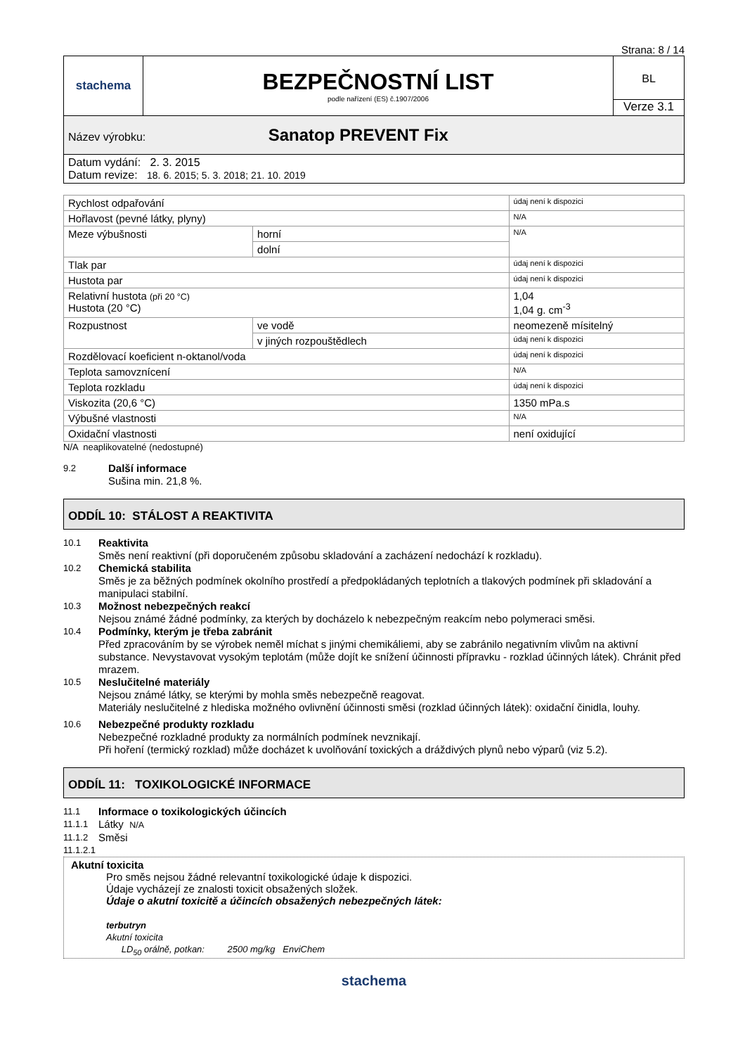Strana: 8 / 14
| stachema | BEZPEČNOSTNÍ LIST podle nařízení (ES) č.1907/2006 | BL Verze 3.1 |
| Název výrobku: Sanatop PREVENT Fix | | |
| Datum vydání: 2. 3. 2015 Datum revize: 18. 6. 2015; 5. 3. 2018; 21. 10. 2019 | | |
| Rychlost odpařování | | údaj není k dispozici |
| Hořlavost (pevné látky, plyny) | | N/A |
| Meze výbušnosti | horní | N/A |
| | dolní | |
| Tlak par | | údaj není k dispozici |
| Hustota par | | údaj není k dispozici |
| Relativní hustota (při 20 °C) Hustota (20 °C) | | 1,04 1,04 g. cm<sup>-3</sup> |
| Rozpustnost | ve vodě | neomezeně mísitelný |
| | v jiných rozpouštědlech | údaj není k dispozici |
| Rozdělovací koeficient n-oktanol/voda | | údaj není k dispozici |
| Teplota samovznícení | | N/A |
| Teplota rozkladu | | údaj není k dispozici |
| Viskozita (20,6 °C) | | 1350 mPa.s |
| Výbušné vlastnosti | | N/A |
| Oxidační vlastnosti | | není oxidující |
N/A neaplikovatelné (nedostupné)
9.2 Další informace
Sušina min. 21,8 %.
ODDÍL 10: STÁLOST A REAKTIVITA
10.1 Reaktivita
Směs není reaktivní (při doporučeném způsobu skladování a zacházení nedochází k rozkladu).
10.2 Chemická stabilita
Směs je za běžných podmínek okolního prostředí a předpokládaných teplotních a tlakových podmínek při skladování a manipulaci stabilní.
10.3 Možnost nebezpečných reakcí
Nejsou známé žádné podmínky, za kterých by docházelo k nebezpečným reakcím nebo polymeraci směsi.
10.4 Podmínky, kterým je třeba zabránit
Před zpracováním by se výrobek neměl míchat s jinými chemikáliemi, aby se zabránilo negativním vlivům na aktivní substance. Nevystavovat vysokým teplotám (může dojít ke snížení účinnosti přípravku - rozklad účinných látek). Chránit před mrazem.
10.5 Neslučitelné materiály
Nejsou známé látky, se kterými by mohla směs nebezpečně reagovat.
Materiály neslučitelné z hlediska možného ovlivnění účinnosti směsi (rozklad účinných látek): oxidační činidla, louhy.
10.6 Nebezpečné produkty rozkladu
Nebezpečné rozkladné produkty za normálních podmínek nevznikají.
Při hoření (termický rozklad) může docházet k uvolňování toxických a dráždivých plynů nebo výparů (viz 5.2).
ODDÍL 11: TOXIKOLOGICKÉ INFORMACE
11.1 Informace o toxikologických účincích
11.1.1 Látky N/A
11.1.2 Směsi
11.1.2.1
Akutní toxicita
Pro směs nejsou žádné relevantní toxikologické údaje k dispozici.
Údaje vycházejí ze znalosti toxicit obsažených složek.
Údaje o akutní toxicitě a účincích obsažených nebezpečných látek:
terbutryn
Akutní toxicita
LD<sub>50</sub> orálně, potkan: 2500 mg/kg EnviChem
stachema